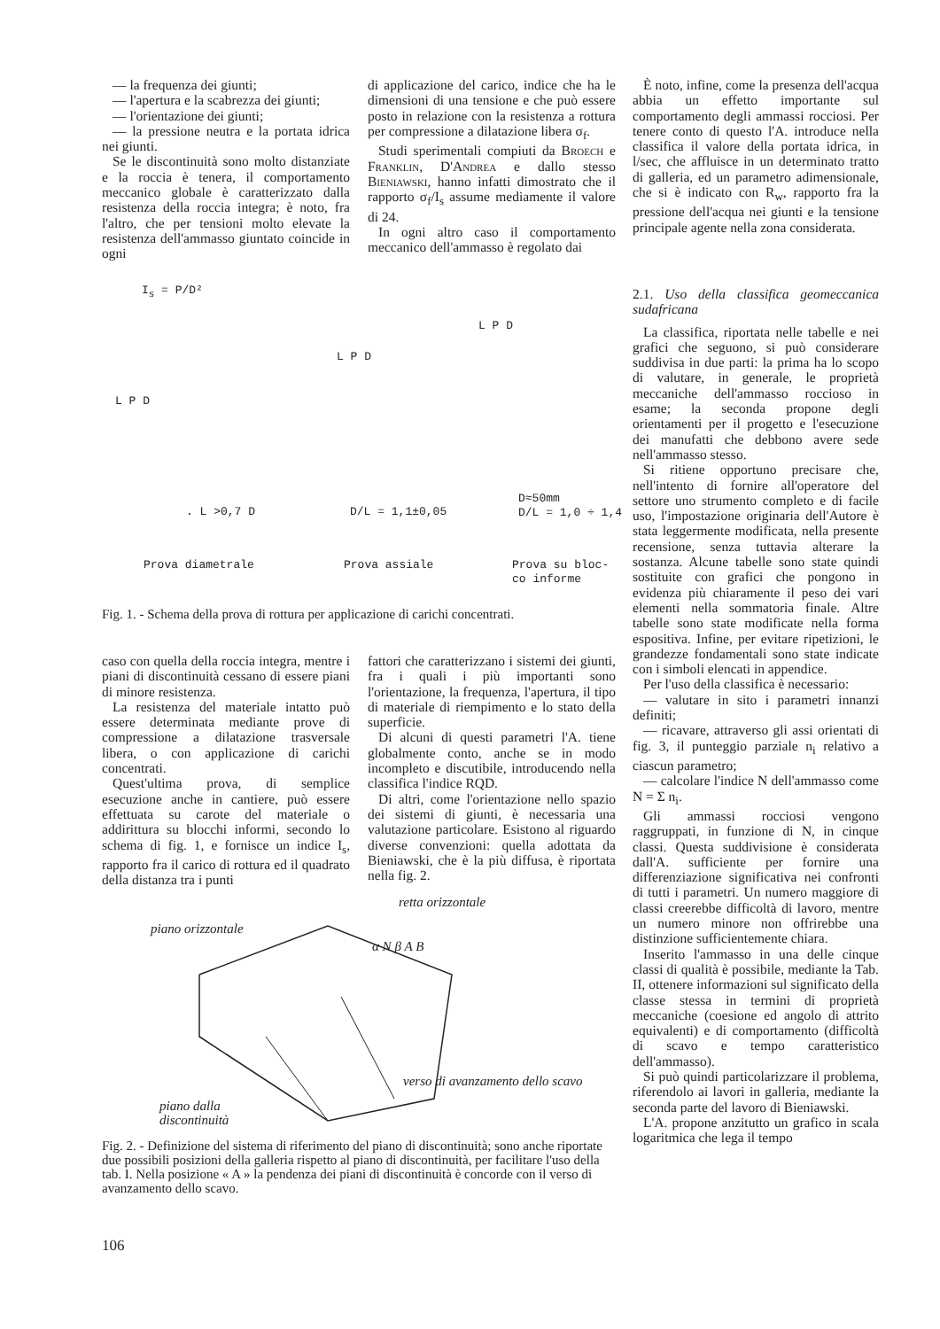— la frequenza dei giunti;
— l'apertura e la scabrezza dei giunti;
— l'orientazione dei giunti;
— la pressione neutra e la portata idrica nei giunti.
Se le discontinuità sono molto distanziate e la roccia è tenera, il comportamento meccanico globale è caratterizzato dalla resistenza della roccia integra; è noto, fra l'altro, che per tensioni molto elevate la resistenza dell'ammasso giuntato coincide in ogni
di applicazione del carico, indice che ha le dimensioni di una tensione e che può essere posto in relazione con la resistenza a rottura per compressione a dilatazione libera σ<sub>f</sub>.
Studi sperimentali compiuti da Broech e Franklin, D'Andrea e dallo stesso Bieniawski, hanno infatti dimostrato che il rapporto σ<sub>f</sub>/I<sub>s</sub> assume mediamente il valore di 24.
In ogni altro caso il comportamento meccanico dell'ammasso è regolato dai
È noto, infine, come la presenza dell'acqua abbia un effetto importante sul comportamento degli ammassi rocciosi. Per tenere conto di questo l'A. introduce nella classifica il valore della portata idrica, in l/sec, che affluisce in un determinato tratto di galleria, ed un parametro adimensionale, che si è indicato con R<sub>w</sub>, rapporto fra la pressione dell'acqua nei giunti e la tensione principale agente nella zona considerata.
I<sub>s</sub> = P/D²
L P D
L P D
L P D
. L >0,7 D D/L = 1,1±0,05
D≈50mm
D/L = 1,0 ÷ 1,4
Prova diametrale Prova assiale
Prova su bloc-
co informe
Fig. 1. - Schema della prova di rottura per applicazione di carichi concentrati.
caso con quella della roccia integra, mentre i piani di discontinuità cessano di essere piani di minore resistenza.
La resistenza del materiale intatto può essere determinata mediante prove di compressione a dilatazione trasversale libera, o con applicazione di carichi concentrati.
Quest'ultima prova, di semplice esecuzione anche in cantiere, può essere effettuata su carote del materiale o addirittura su blocchi informi, secondo lo schema di fig. 1, e fornisce un indice I<sub>s</sub>, rapporto fra il carico di rottura ed il quadrato della distanza tra i punti
fattori che caratterizzano i sistemi dei giunti, fra i quali i più importanti sono l'orientazione, la frequenza, l'apertura, il tipo di materiale di riempimento e lo stato della superficie.
Di alcuni di questi parametri l'A. tiene globalmente conto, anche se in modo incompleto e discutibile, introducendo nella classifica l'indice RQD.
Di altri, come l'orientazione nello spazio dei sistemi di giunti, è necessaria una valutazione particolare. Esistono al riguardo diverse convenzioni: quella adottata da Bieniawski, che è la più diffusa, è riportata nella fig. 2.
piano orizzontale
retta orizzontale
α N β A B
verso di avanzamento dello scavo
piano dalla
discontinuità
Fig. 2. - Definizione del sistema di riferimento del piano di discontinuità; sono anche riportate due possibili posizioni della galleria rispetto al piano di discontinuità, per facilitare l'uso della tab. I. Nella posizione « A » la pendenza dei piani di discontinuità è concorde con il verso di avanzamento dello scavo.
2.1. Uso della classifica geomeccanica sudafricana
La classifica, riportata nelle tabelle e nei grafici che seguono, si può considerare suddivisa in due parti: la prima ha lo scopo di valutare, in generale, le proprietà meccaniche dell'ammasso roccioso in esame; la seconda propone degli orientamenti per il progetto e l'esecuzione dei manufatti che debbono avere sede nell'ammasso stesso.
Si ritiene opportuno precisare che, nell'intento di fornire all'operatore del settore uno strumento completo e di facile uso, l'impostazione originaria dell'Autore è stata leggermente modificata, nella presente recensione, senza tuttavia alterare la sostanza. Alcune tabelle sono state quindi sostituite con grafici che pongono in evidenza più chiaramente il peso dei vari elementi nella sommatoria finale. Altre tabelle sono state modificate nella forma espositiva. Infine, per evitare ripetizioni, le grandezze fondamentali sono state indicate con i simboli elencati in appendice.
Per l'uso della classifica è necessario:
— valutare in sito i parametri innanzi definiti;
— ricavare, attraverso gli assi orientati di fig. 3, il punteggio parziale n<sub>i</sub> relativo a ciascun parametro;
— calcolare l'indice N dell'ammasso come N = Σ n<sub>i</sub>.
Gli ammassi rocciosi vengono raggruppati, in funzione di N, in cinque classi. Questa suddivisione è considerata dall'A. sufficiente per fornire una differenziazione significativa nei confronti di tutti i parametri. Un numero maggiore di classi creerebbe difficoltà di lavoro, mentre un numero minore non offrirebbe una distinzione sufficientemente chiara.
Inserito l'ammasso in una delle cinque classi di qualità è possibile, mediante la Tab. II, ottenere informazioni sul significato della classe stessa in termini di proprietà meccaniche (coesione ed angolo di attrito equivalenti) e di comportamento (difficoltà di scavo e tempo caratteristico dell'ammasso).
Si può quindi particolarizzare il problema, riferendolo ai lavori in galleria, mediante la seconda parte del lavoro di Bieniawski.
L'A. propone anzitutto un grafico in scala logaritmica che lega il tempo
106